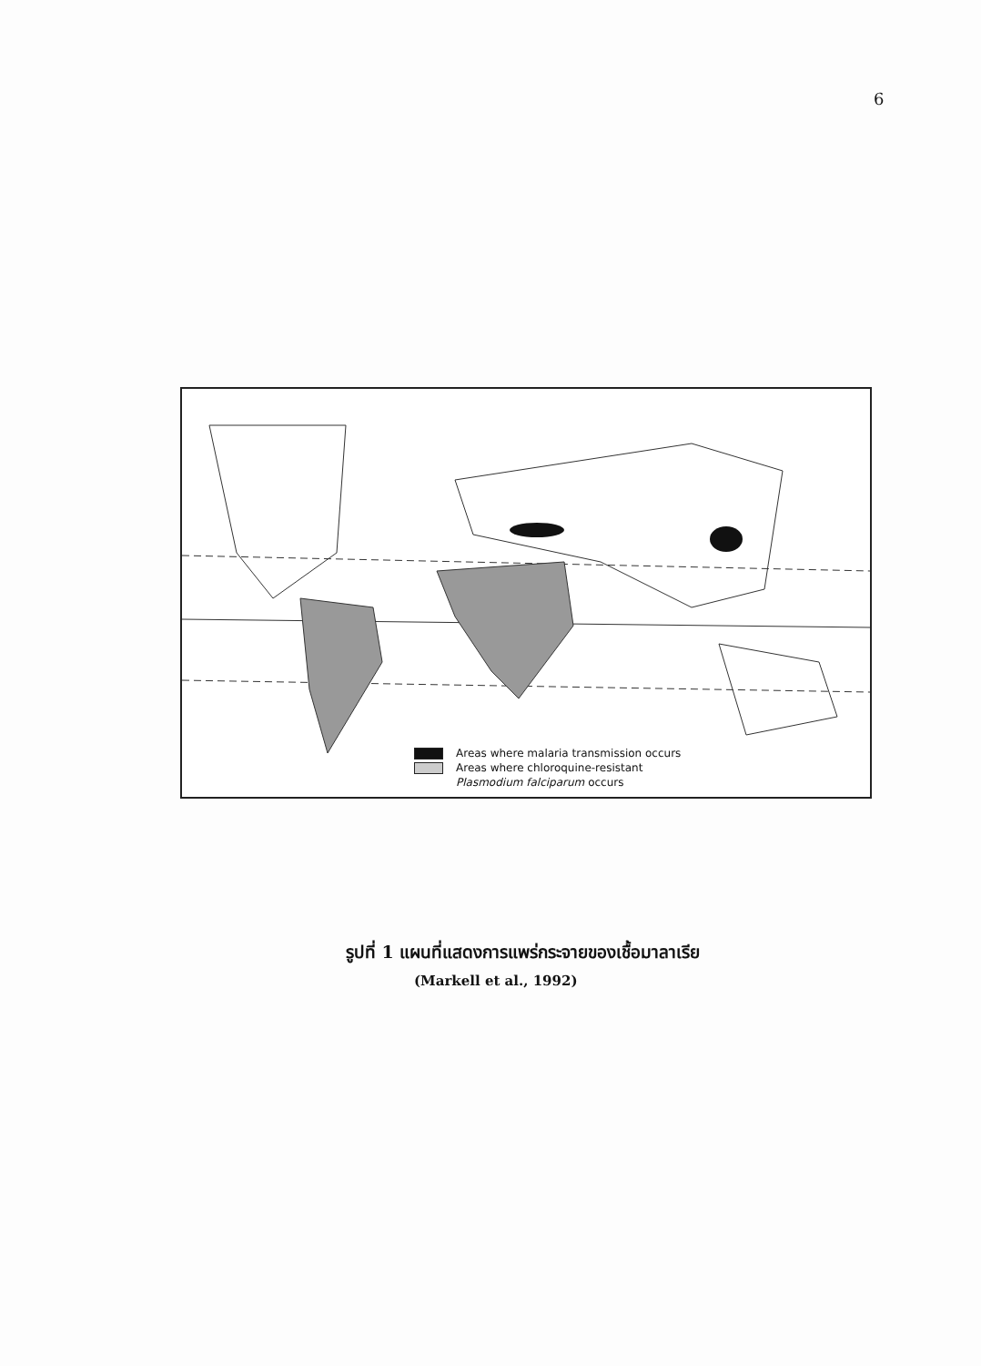6
Areas where malaria transmission occurs
Areas where chloroquine-resistant
Plasmodium falciparum occurs
รูปที่ 1 แผนที่แสดงการแพร่กระจายของเชื้อมาลาเรีย
(Markell et al., 1992)